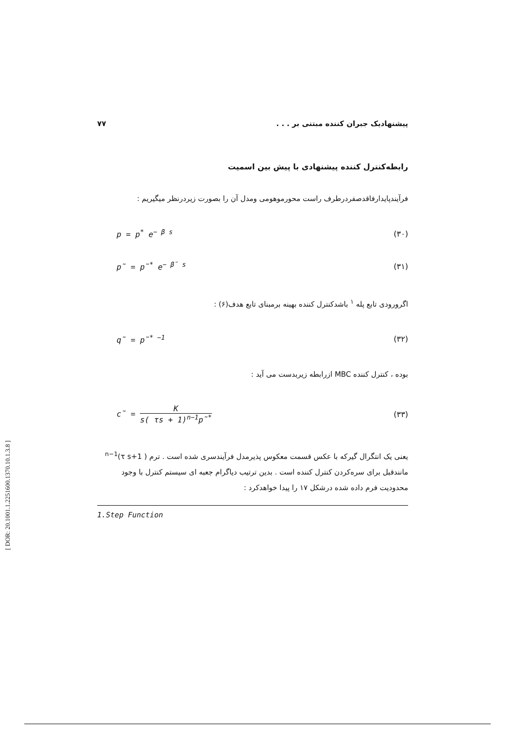پیشنهادیک جبران کننده مبتنی بر . . . ۷۷
رابطه‌کنترل کننده پیشنهادی با پیش بین اسمیت
فرآیندپایدارفاقدصفردرطرف راست محورموهومی ومدل آن را بصورت زیردرنظر میگیریم :
p = p<sup>*</sup> e<sup>− β s</sup> (۳۰)
p̃ = p̃<sup>*</sup> e<sup>− β̃ s</sup> (۳۱)
اگرورودی تابع پله <sup>۱</sup> باشدکنترل کننده بهینه برمبنای تابع هدف(۶) :
q̃ = p̃<sup>* −1</sup> (۳۲)
بوده ، کنترل کننده MBC ازرابطه زیربدست می آید :
c̃ = K s( τs + 1)<sup>n−1</sup>p̃<sup>*</sup> (۳۳)
یعنی یک انتگرال گیرکه با عکس قسمت معکوس پذیرمدل فرآیندسری شده است . ترم ( τ s+1)<sup>n−1</sup> مانندقبل برای سره‌کردن کنترل کننده است . بدین ترتیب دیاگرام جعبه ای سیستم کنترل با وجود محدودیت فرم داده شده درشکل ۱۷ را پیدا خواهدکرد :
1.Step Function
[ DOR: 20.1001.1.2251600.1370.10.1.3.8 ]